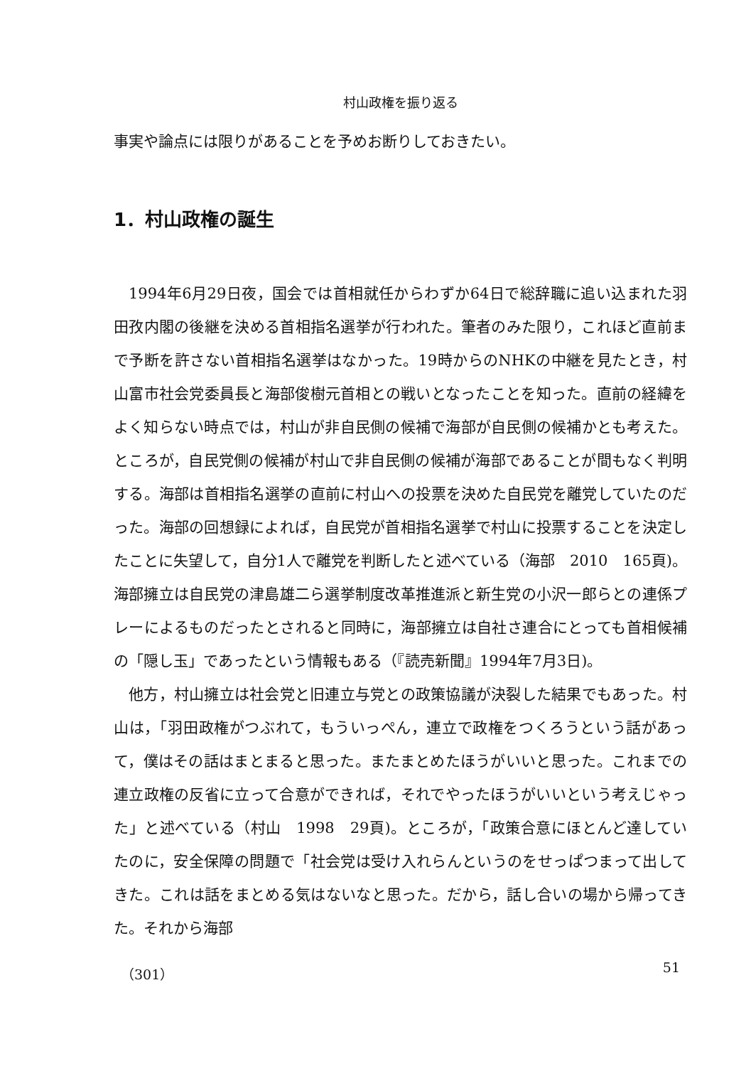村山政権を振り返る
事実や論点には限りがあることを予めお断りしておきたい。
1．村山政権の誕生
1994年6月29日夜，国会では首相就任からわずか64日で総辞職に追い込まれた羽田孜内閣の後継を決める首相指名選挙が行われた。筆者のみた限り，これほど直前まで予断を許さない首相指名選挙はなかった。19時からのNHKの中継を見たとき，村山富市社会党委員長と海部俊樹元首相との戦いとなったことを知った。直前の経緯をよく知らない時点では，村山が非自民側の候補で海部が自民側の候補かとも考えた。ところが，自民党側の候補が村山で非自民側の候補が海部であることが間もなく判明する。海部は首相指名選挙の直前に村山への投票を決めた自民党を離党していたのだった。海部の回想録によれば，自民党が首相指名選挙で村山に投票することを決定したことに失望して，自分1人で離党を判断したと述べている（海部　2010　165頁)。海部擁立は自民党の津島雄二ら選挙制度改革推進派と新生党の小沢一郎らとの連係プレーによるものだったとされると同時に，海部擁立は自社さ連合にとっても首相候補の「隠し玉」であったという情報もある（『読売新聞』1994年7月3日)。
他方，村山擁立は社会党と旧連立与党との政策協議が決裂した結果でもあった。村山は，「羽田政権がつぶれて，もういっぺん，連立で政権をつくろうという話があって，僕はその話はまとまると思った。またまとめたほうがいいと思った。これまでの連立政権の反省に立って合意ができれば，それでやったほうがいいという考えじゃった」と述べている（村山　1998　29頁)。ところが，「政策合意にほとんど達していたのに，安全保障の問題で「社会党は受け入れらんというのをせっぱつまって出してきた。これは話をまとめる気はないなと思った。だから，話し合いの場から帰ってきた。それから海部
（301） 51